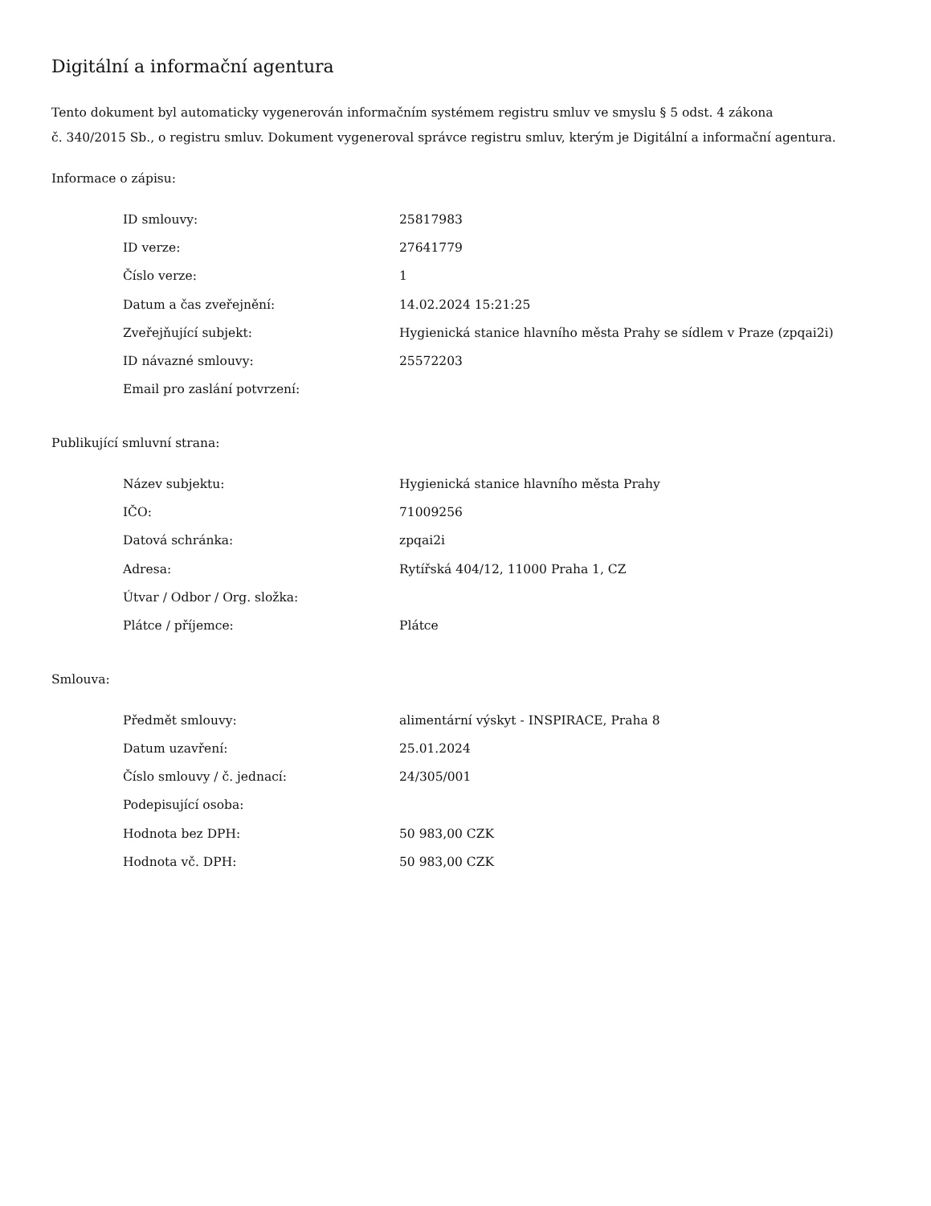Digitální a informační agentura
Tento dokument byl automaticky vygenerován informačním systémem registru smluv ve smyslu § 5 odst. 4 zákona
č. 340/2015 Sb., o registru smluv. Dokument vygeneroval správce registru smluv, kterým je Digitální a informační agentura.
Informace o zápisu:
| ID smlouvy: | 25817983 |
| ID verze: | 27641779 |
| Číslo verze: | 1 |
| Datum a čas zveřejnění: | 14.02.2024 15:21:25 |
| Zveřejňující subjekt: | Hygienická stanice hlavního města Prahy se sídlem v Praze (zpqai2i) |
| ID návazné smlouvy: | 25572203 |
| Email pro zaslání potvrzení: | |
Publikující smluvní strana:
| Název subjektu: | Hygienická stanice hlavního města Prahy |
| IČO: | 71009256 |
| Datová schránka: | zpqai2i |
| Adresa: | Rytířská 404/12, 11000 Praha 1, CZ |
| Útvar / Odbor / Org. složka: | |
| Plátce / příjemce: | Plátce |
Smlouva:
| Předmět smlouvy: | alimentární výskyt - INSPIRACE, Praha 8 |
| Datum uzavření: | 25.01.2024 |
| Číslo smlouvy / č. jednací: | 24/305/001 |
| Podepisující osoba: | |
| Hodnota bez DPH: | 50 983,00 CZK |
| Hodnota vč. DPH: | 50 983,00 CZK |